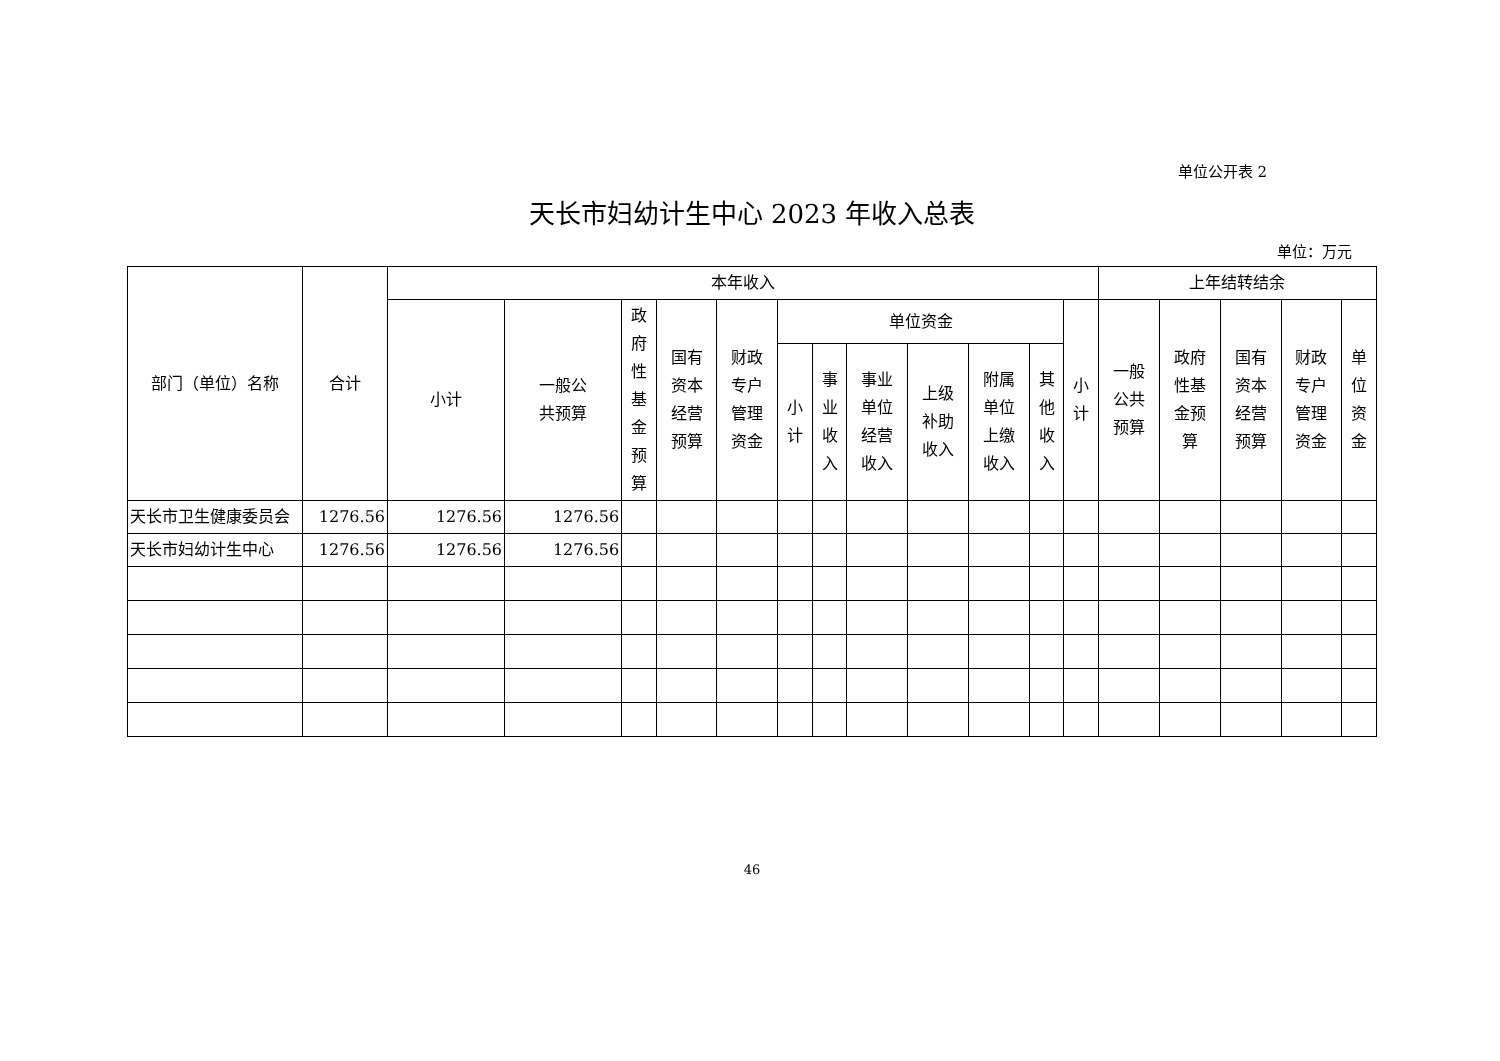单位公开表 2
天长市妇幼计生中心 2023 年收入总表
单位：万元
| 部门（单位）名称 | 合计 | 本年收入 | | | | | | | | | | | | 上年结转结余 | | | | |
| --- | --- | --- | --- | --- | --- | --- | --- | --- | --- | --- | --- | --- | --- | --- | --- | --- | --- | --- |
| | | 小计 | 一般公 共预算 | 政 府 性 基 金 预 算 | 国有 资本 经营 预算 | 财政 专户 管理 资金 | 单位资金 | | | | | | 小 计 | 一般 公共 预算 | 政府 性基 金预 算 | 国有 资本 经营 预算 | 财政 专户 管理 资金 | 单 位 资 金 |
| | | | | | | | 小 计 | 事 业 收 入 | 事业 单位 经营 收入 | 上级 补助 收入 | 附属 单位 上缴 收入 | 其 他 收 入 | | | | | | |
| 天长市卫生健康委员会 | 1276.56 | 1276.56 | 1276.56 | | | | | | | | | | | | | | | |
| 天长市妇幼计生中心 | 1276.56 | 1276.56 | 1276.56 | | | | | | | | | | | | | | | |
46